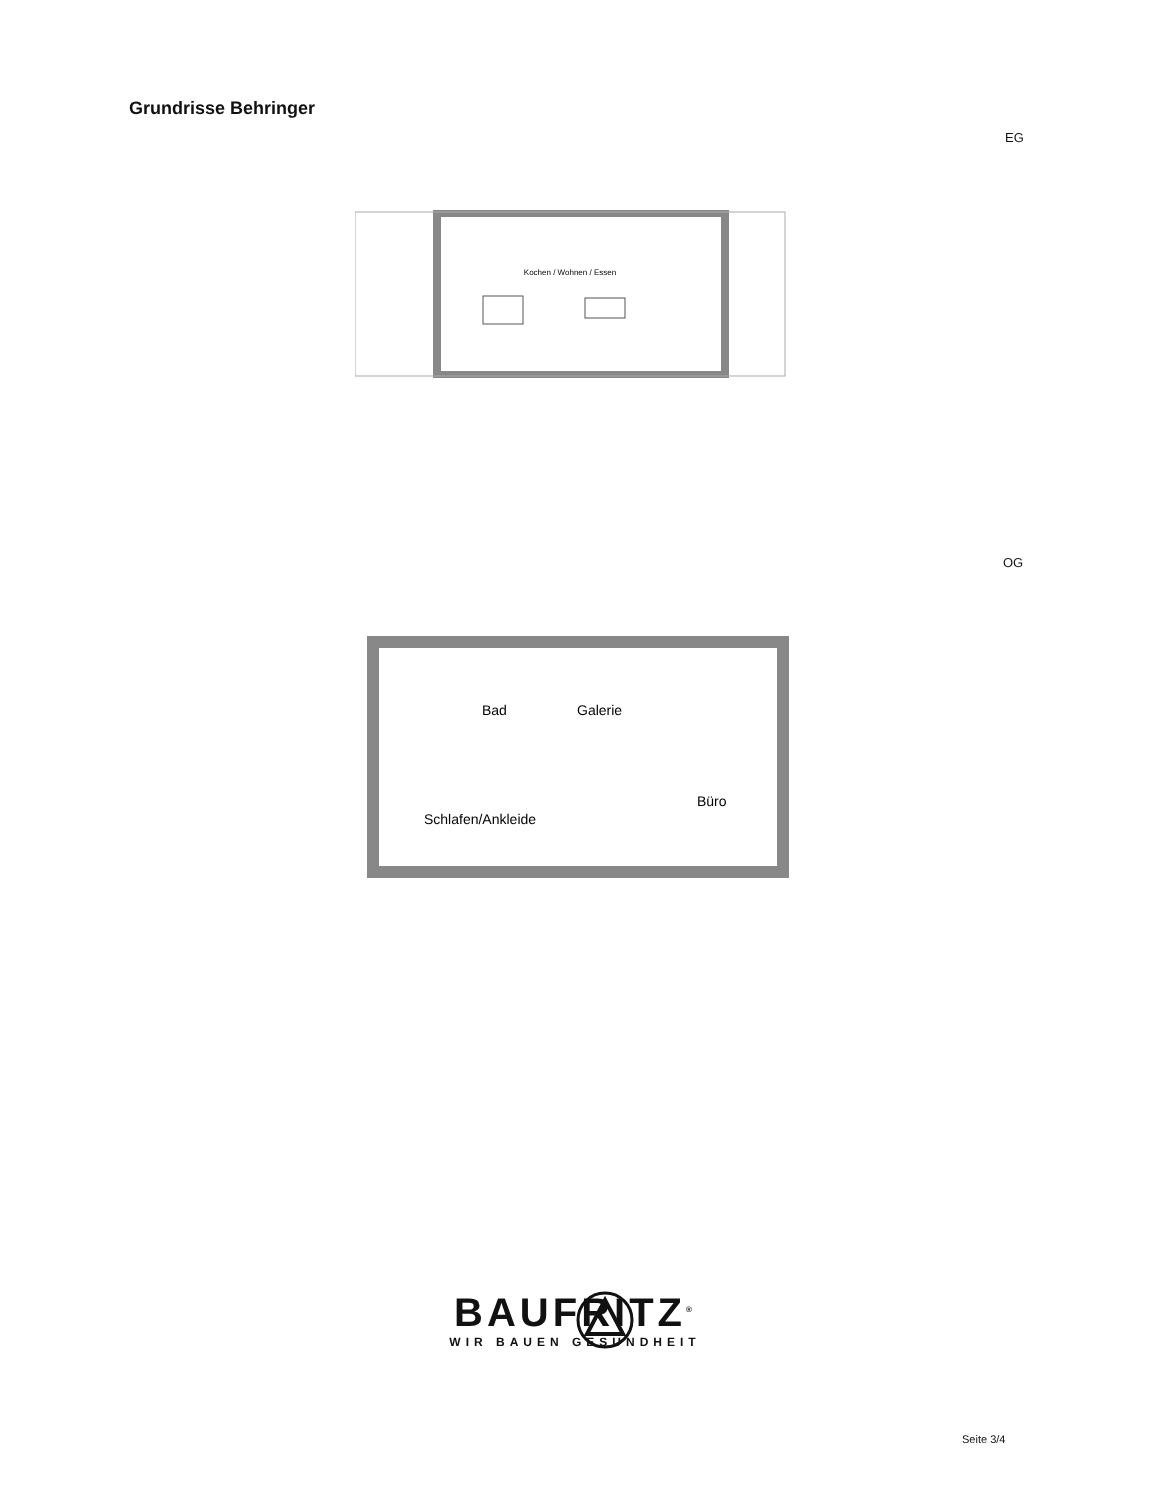Grundrisse Behringer
EG
Kochen / Wohnen / Essen
OG
Bad
Galerie
Büro
Schlafen/Ankleide
BAUFRITZ<sup>®</sup>
WIR BAUEN GESUNDHEIT
Seite 3/4